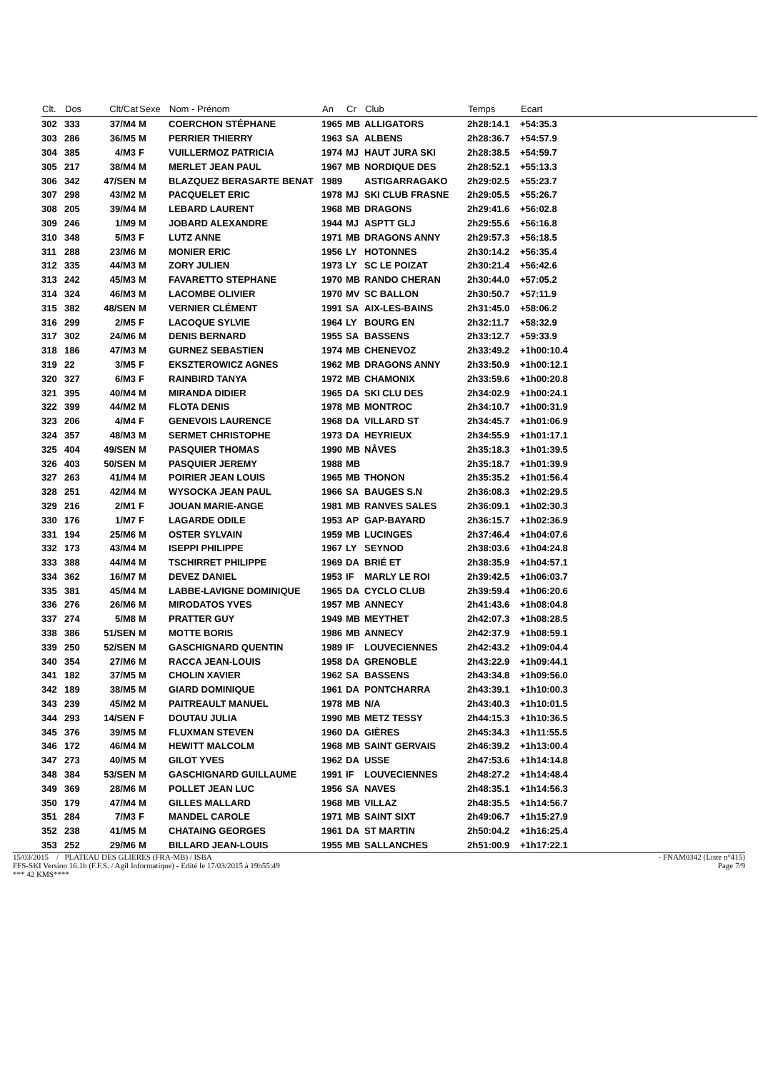| Clt. | Dos | Clt/Cat | Sexe | Nom - Prénom | An | Cr | Club | Temps | Ecart |
| --- | --- | --- | --- | --- | --- | --- | --- | --- | --- |
| 302 | 333 | 37/M4 | M | COERCHON STÉPHANE | 1965 | MB | ALLIGATORS | 2h28:14.1 | +54:35.3 |
| 303 | 286 | 36/M5 | M | PERRIER THIERRY | 1963 | SA | ALBENS | 2h28:36.7 | +54:57.9 |
| 304 | 385 | 4/M3 | F | VUILLERMOZ PATRICIA | 1974 | MJ | HAUT JURA SKI | 2h28:38.5 | +54:59.7 |
| 305 | 217 | 38/M4 | M | MERLET JEAN PAUL | 1967 | MB | NORDIQUE DES | 2h28:52.1 | +55:13.3 |
| 306 | 342 | 47/SEN | M | BLAZQUEZ BERASARTE BENAT | 1989 | | ASTIGARRAGAKO | 2h29:02.5 | +55:23.7 |
| 307 | 298 | 43/M2 | M | PACQUELET ERIC | 1978 | MJ | SKI CLUB FRASNE | 2h29:05.5 | +55:26.7 |
| 308 | 205 | 39/M4 | M | LEBARD LAURENT | 1968 | MB | DRAGONS | 2h29:41.6 | +56:02.8 |
| 309 | 246 | 1/M9 | M | JOBARD ALEXANDRE | 1944 | MJ | ASPTT GLJ | 2h29:55.6 | +56:16.8 |
| 310 | 348 | 5/M3 | F | LUTZ ANNE | 1971 | MB | DRAGONS ANNY | 2h29:57.3 | +56:18.5 |
| 311 | 288 | 23/M6 | M | MONIER ERIC | 1956 | LY | HOTONNES | 2h30:14.2 | +56:35.4 |
| 312 | 335 | 44/M3 | M | ZORY JULIEN | 1973 | LY | SC LE POIZAT | 2h30:21.4 | +56:42.6 |
| 313 | 242 | 45/M3 | M | FAVARETTO STEPHANE | 1970 | MB | RANDO CHERAN | 2h30:44.0 | +57:05.2 |
| 314 | 324 | 46/M3 | M | LACOMBE OLIVIER | 1970 | MV | SC BALLON | 2h30:50.7 | +57:11.9 |
| 315 | 382 | 48/SEN | M | VERNIER CLÉMENT | 1991 | SA | AIX-LES-BAINS | 2h31:45.0 | +58:06.2 |
| 316 | 299 | 2/M5 | F | LACOQUE SYLVIE | 1964 | LY | BOURG EN | 2h32:11.7 | +58:32.9 |
| 317 | 302 | 24/M6 | M | DENIS BERNARD | 1955 | SA | BASSENS | 2h33:12.7 | +59:33.9 |
| 318 | 186 | 47/M3 | M | GURNEZ SEBASTIEN | 1974 | MB | CHENEVOZ | 2h33:49.2 | +1h00:10.4 |
| 319 | 22 | 3/M5 | F | EKSZTEROWICZ AGNES | 1962 | MB | DRAGONS ANNY | 2h33:50.9 | +1h00:12.1 |
| 320 | 327 | 6/M3 | F | RAINBIRD TANYA | 1972 | MB | CHAMONIX | 2h33:59.6 | +1h00:20.8 |
| 321 | 395 | 40/M4 | M | MIRANDA DIDIER | 1965 | DA | SKI CLU DES | 2h34:02.9 | +1h00:24.1 |
| 322 | 399 | 44/M2 | M | FLOTA DENIS | 1978 | MB | MONTROC | 2h34:10.7 | +1h00:31.9 |
| 323 | 206 | 4/M4 | F | GENEVOIS LAURENCE | 1968 | DA | VILLARD ST | 2h34:45.7 | +1h01:06.9 |
| 324 | 357 | 48/M3 | M | SERMET CHRISTOPHE | 1973 | DA | HEYRIEUX | 2h34:55.9 | +1h01:17.1 |
| 325 | 404 | 49/SEN | M | PASQUIER THOMAS | 1990 | MB | NÂVES | 2h35:18.3 | +1h01:39.5 |
| 326 | 403 | 50/SEN | M | PASQUIER JEREMY | 1988 | MB | | 2h35:18.7 | +1h01:39.9 |
| 327 | 263 | 41/M4 | M | POIRIER JEAN LOUIS | 1965 | MB | THONON | 2h35:35.2 | +1h01:56.4 |
| 328 | 251 | 42/M4 | M | WYSOCKA JEAN PAUL | 1966 | SA | BAUGES S.N | 2h36:08.3 | +1h02:29.5 |
| 329 | 216 | 2/M1 | F | JOUAN MARIE-ANGE | 1981 | MB | RANVES SALES | 2h36:09.1 | +1h02:30.3 |
| 330 | 176 | 1/M7 | F | LAGARDE ODILE | 1953 | AP | GAP-BAYARD | 2h36:15.7 | +1h02:36.9 |
| 331 | 194 | 25/M6 | M | OSTER SYLVAIN | 1959 | MB | LUCINGES | 2h37:46.4 | +1h04:07.6 |
| 332 | 173 | 43/M4 | M | ISEPPI PHILIPPE | 1967 | LY | SEYNOD | 2h38:03.6 | +1h04:24.8 |
| 333 | 388 | 44/M4 | M | TSCHIRRET PHILIPPE | 1969 | DA | BRIÉ ET | 2h38:35.9 | +1h04:57.1 |
| 334 | 362 | 16/M7 | M | DEVEZ DANIEL | 1953 | IF | MARLY LE ROI | 2h39:42.5 | +1h06:03.7 |
| 335 | 381 | 45/M4 | M | LABBE-LAVIGNE DOMINIQUE | 1965 | DA | CYCLO CLUB | 2h39:59.4 | +1h06:20.6 |
| 336 | 276 | 26/M6 | M | MIRODATOS YVES | 1957 | MB | ANNECY | 2h41:43.6 | +1h08:04.8 |
| 337 | 274 | 5/M8 | M | PRATTER GUY | 1949 | MB | MEYTHET | 2h42:07.3 | +1h08:28.5 |
| 338 | 386 | 51/SEN | M | MOTTE BORIS | 1986 | MB | ANNECY | 2h42:37.9 | +1h08:59.1 |
| 339 | 250 | 52/SEN | M | GASCHIGNARD QUENTIN | 1989 | IF | LOUVECIENNES | 2h42:43.2 | +1h09:04.4 |
| 340 | 354 | 27/M6 | M | RACCA JEAN-LOUIS | 1958 | DA | GRENOBLE | 2h43:22.9 | +1h09:44.1 |
| 341 | 182 | 37/M5 | M | CHOLIN XAVIER | 1962 | SA | BASSENS | 2h43:34.8 | +1h09:56.0 |
| 342 | 189 | 38/M5 | M | GIARD DOMINIQUE | 1961 | DA | PONTCHARRA | 2h43:39.1 | +1h10:00.3 |
| 343 | 239 | 45/M2 | M | PAITREAULT MANUEL | 1978 | MB | N/A | 2h43:40.3 | +1h10:01.5 |
| 344 | 293 | 14/SEN | F | DOUTAU JULIA | 1990 | MB | METZ TESSY | 2h44:15.3 | +1h10:36.5 |
| 345 | 376 | 39/M5 | M | FLUXMAN STEVEN | 1960 | DA | GIÈRES | 2h45:34.3 | +1h11:55.5 |
| 346 | 172 | 46/M4 | M | HEWITT MALCOLM | 1968 | MB | SAINT GERVAIS | 2h46:39.2 | +1h13:00.4 |
| 347 | 273 | 40/M5 | M | GILOT YVES | 1962 | DA | USSE | 2h47:53.6 | +1h14:14.8 |
| 348 | 384 | 53/SEN | M | GASCHIGNARD GUILLAUME | 1991 | IF | LOUVECIENNES | 2h48:27.2 | +1h14:48.4 |
| 349 | 369 | 28/M6 | M | POLLET JEAN LUC | 1956 | SA | NAVES | 2h48:35.1 | +1h14:56.3 |
| 350 | 179 | 47/M4 | M | GILLES MALLARD | 1968 | MB | VILLAZ | 2h48:35.5 | +1h14:56.7 |
| 351 | 284 | 7/M3 | F | MANDEL CAROLE | 1971 | MB | SAINT SIXT | 2h49:06.7 | +1h15:27.9 |
| 352 | 238 | 41/M5 | M | CHATAING GEORGES | 1961 | DA | ST MARTIN | 2h50:04.2 | +1h16:25.4 |
| 353 | 252 | 29/M6 | M | BILLARD JEAN-LOUIS | 1955 | MB | SALLANCHES | 2h51:00.9 | +1h17:22.1 |
15/03/2015 / PLATEAU DES GLIERES (FRA-MB) / ISBA - FNAM0342 (Liste n°415)
FFS-SKI Version 16.1b (F.F.S. / Agil Informatique) - Edité le 17/03/2015 à 19h55:49 Page 7/9
*** 42 KMS****